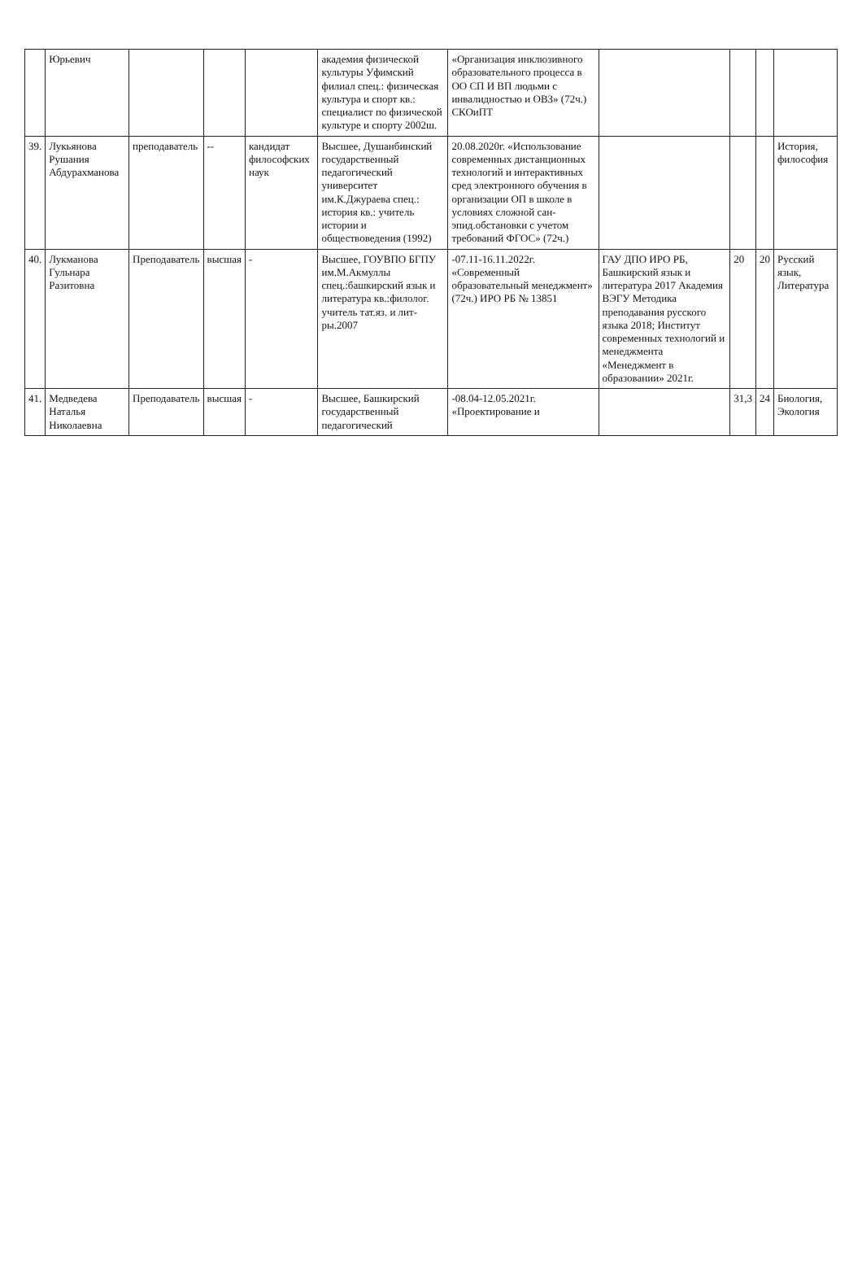| | Юрьевич | | | | академия физической культуры Уфимский филиал спец.: физическая культура и спорт кв.: специалист по физической культуре и спорту 2002ш. | «Организация инклюзивного образовательного процесса в ОО СП И ВП людьми с инвалидностью и ОВЗ» (72ч.) СКОиПТ | | | | |
| 39. | Лукьянова Рушания Абдурахманова | преподаватель | -- | кандидат философских наук | Высшее, Душанбинский государственный педагогический университет им.К.Джураева спец.: история кв.: учитель истории и обществоведения (1992) | 20.08.2020г. «Использование современных дистанционных технологий и интерактивных сред электронного обучения в организации ОП в школе в условиях сложной сан-эпид.обстановки с учетом требований ФГОС» (72ч.) | | | | История, философия |
| 40. | Лукманова Гульнара Разитовна | Преподаватель | высшая | - | Высшее, ГОУВПО БГПУ им.М.Акмуллы спец.:башкирский язык и литература кв.:филолог. учитель тат.яз. и лит-ры.2007 | -07.11-16.11.2022г. «Современный образовательный менеджмент» (72ч.) ИРО РБ № 13851 | ГАУ ДПО ИРО РБ, Башкирский язык и литература 2017 Академия ВЭГУ Методика преподавания русского языка 2018; Институт современных технологий и менеджмента «Менеджмент в образовании» 2021г. | 20 | 20 | Русский язык, Литература |
| 41. | Медведева Наталья Николаевна | Преподаватель | высшая | - | Высшее, Башкирский государственный педагогический | -08.04-12.05.2021г. «Проектирование и | | 31,3 | 24 | Биология, Экология |